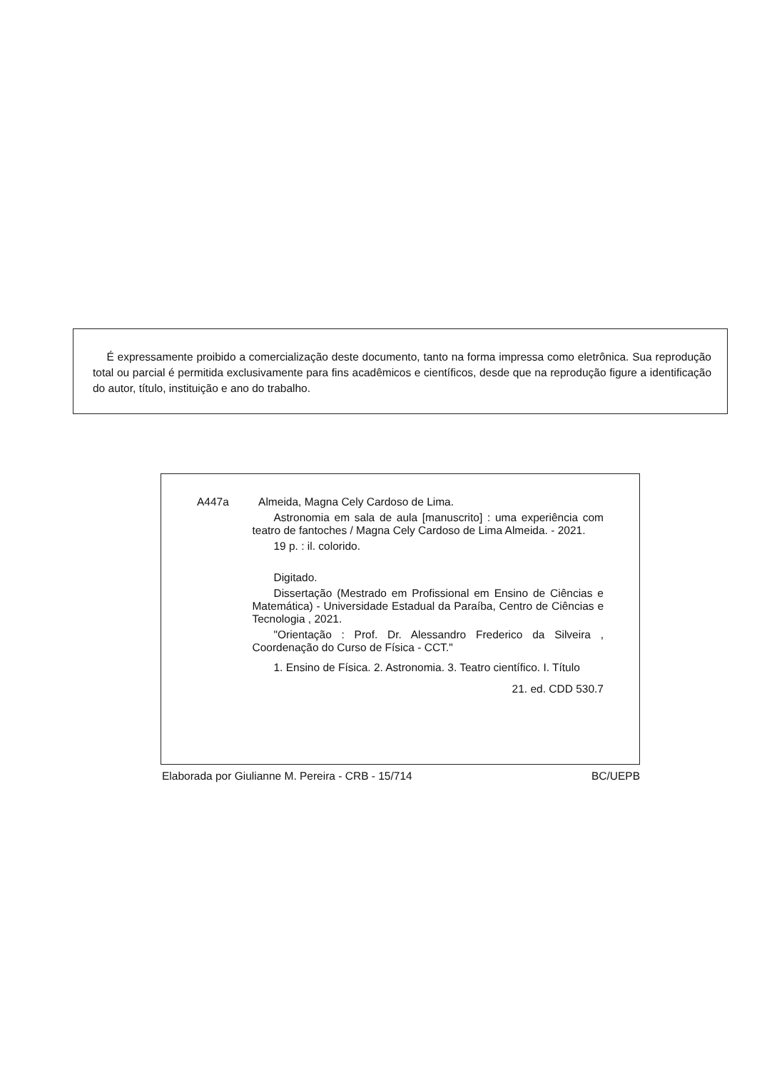É expressamente proibido a comercialização deste documento, tanto na forma impressa como eletrônica. Sua reprodução total ou parcial é permitida exclusivamente para fins acadêmicos e científicos, desde que na reprodução figure a identificação do autor, título, instituição e ano do trabalho.
A447a Almeida, Magna Cely Cardoso de Lima.
Astronomia em sala de aula [manuscrito] : uma experiência com teatro de fantoches / Magna Cely Cardoso de Lima Almeida. - 2021.
19 p. : il. colorido.
Digitado.
Dissertação (Mestrado em Profissional em Ensino de Ciências e Matemática) - Universidade Estadual da Paraíba, Centro de Ciências e Tecnologia , 2021.
"Orientação : Prof. Dr. Alessandro Frederico da Silveira , Coordenação do Curso de Física - CCT."
1. Ensino de Física. 2. Astronomia. 3. Teatro científico. I. Título
21. ed. CDD 530.7
Elaborada por Giulianne M. Pereira - CRB - 15/714 BC/UEPB